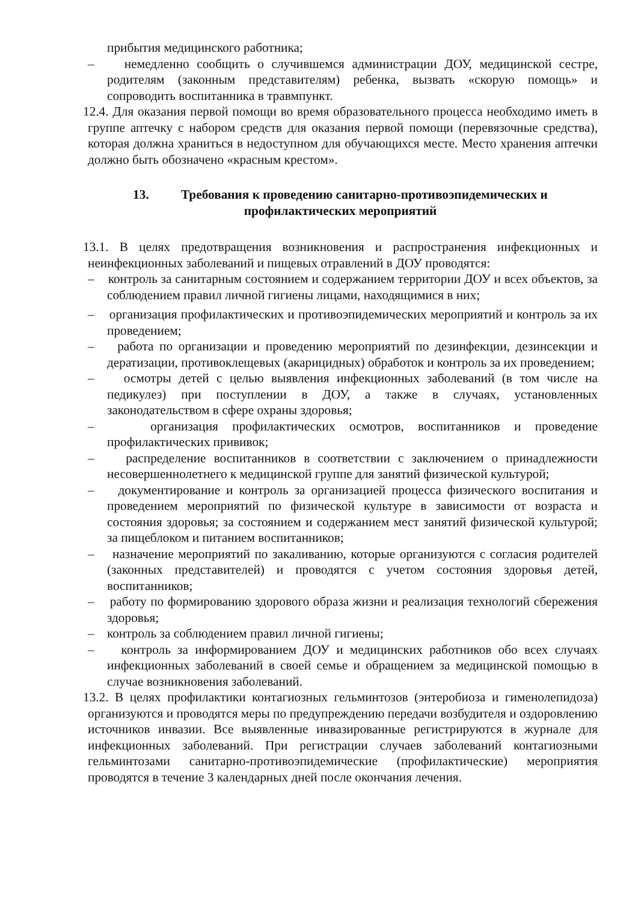прибытия медицинского работника;
– немедленно сообщить о случившемся администрации ДОУ, медицинской сестре, родителям (законным представителям) ребенка, вызвать «скорую помощь» и сопроводить воспитанника в травмпункт.
12.4. Для оказания первой помощи во время образовательного процесса необходимо иметь в группе аптечку с набором средств для оказания первой помощи (перевязочные средства), которая должна храниться в недоступном для обучающихся месте. Место хранения аптечки должно быть обозначено «красным крестом».
13. Требования к проведению санитарно-противоэпидемических и профилактических мероприятий
13.1. В целях предотвращения возникновения и распространения инфекционных и неинфекционных заболеваний и пищевых отравлений в ДОУ проводятся:
– контроль за санитарным состоянием и содержанием территории ДОУ и всех объектов, за соблюдением правил личной гигиены лицами, находящимися в них;
– организация профилактических и противоэпидемических мероприятий и контроль за их проведением;
– работа по организации и проведению мероприятий по дезинфекции, дезинсекции и дератизации, противоклещевых (акарицидных) обработок и контроль за их проведением;
– осмотры детей с целью выявления инфекционных заболеваний (в том числе на педикулез) при поступлении в ДОУ, а также в случаях, установленных законодательством в сфере охраны здоровья;
– организация профилактических осмотров, воспитанников и проведение профилактических прививок;
– распределение воспитанников в соответствии с заключением о принадлежности несовершеннолетнего к медицинской группе для занятий физической культурой;
– документирование и контроль за организацией процесса физического воспитания и проведением мероприятий по физической культуре в зависимости от возраста и состояния здоровья; за состоянием и содержанием мест занятий физической культурой; за пищеблоком и питанием воспитанников;
– назначение мероприятий по закаливанию, которые организуются с согласия родителей (законных представителей) и проводятся с учетом состояния здоровья детей, воспитанников;
– работу по формированию здорового образа жизни и реализация технологий сбережения здоровья;
– контроль за соблюдением правил личной гигиены;
– контроль за информированием ДОУ и медицинских работников обо всех случаях инфекционных заболеваний в своей семье и обращением за медицинской помощью в случае возникновения заболеваний.
13.2. В целях профилактики контагиозных гельминтозов (энтеробиоза и гименолепидоза) организуются и проводятся меры по предупреждению передачи возбудителя и оздоровлению источников инвазии. Все выявленные инвазированные регистрируются в журнале для инфекционных заболеваний. При регистрации случаев заболеваний контагиозными гельминтозами санитарно-противоэпидемические (профилактические) мероприятия проводятся в течение 3 календарных дней после окончания лечения.